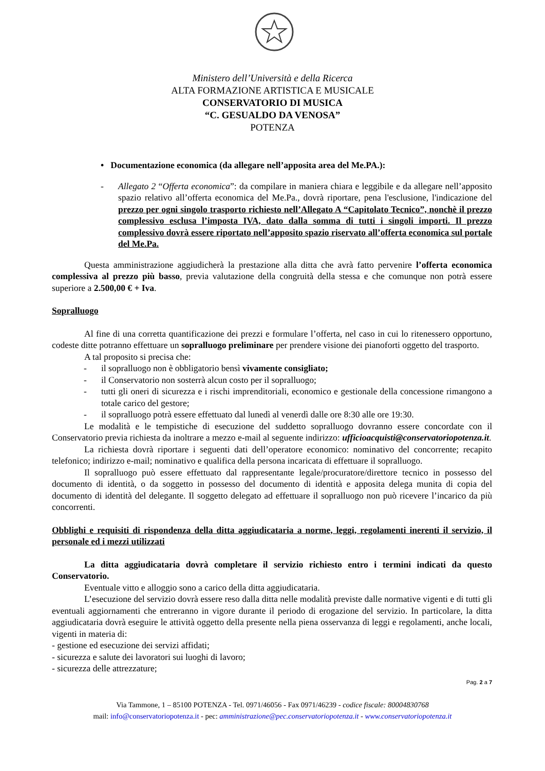Ministero dell’Università e della Ricerca
ALTA FORMAZIONE ARTISTICA E MUSICALE
CONSERVATORIO DI MUSICA
“C. GESUALDO DA VENOSA”
POTENZA
• Documentazione economica (da allegare nell’apposita area del Me.PA.):
- Allegato 2 “Offerta economica”: da compilare in maniera chiara e leggibile e da allegare nell’apposito spazio relativo all’offerta economica del Me.Pa., dovrà riportare, pena l'esclusione, l'indicazione del prezzo per ogni singolo trasporto richiesto nell’Allegato A “Capitolato Tecnico”, nonchè il prezzo complessivo esclusa l’imposta IVA, dato dalla somma di tutti i singoli importi. Il prezzo complessivo dovrà essere riportato nell’apposito spazio riservato all’offerta economica sul portale del Me.Pa.
Questa amministrazione aggiudicherà la prestazione alla ditta che avrà fatto pervenire l’offerta economica complessiva al prezzo più basso, previa valutazione della congruità della stessa e che comunque non potrà essere superiore a 2.500,00 € + Iva.
Sopralluogo
Al fine di una corretta quantificazione dei prezzi e formulare l’offerta, nel caso in cui lo ritenessero opportuno, codeste ditte potranno effettuare un sopralluogo preliminare per prendere visione dei pianoforti oggetto del trasporto.
A tal proposito si precisa che:
- il sopralluogo non è obbligatorio bensì vivamente consigliato;
- il Conservatorio non sosterrà alcun costo per il sopralluogo;
- tutti gli oneri di sicurezza e i rischi imprenditoriali, economico e gestionale della concessione rimangono a totale carico del gestore;
- il sopralluogo potrà essere effettuato dal lunedì al venerdì dalle ore 8:30 alle ore 19:30.
Le modalità e le tempistiche di esecuzione del suddetto sopralluogo dovranno essere concordate con il Conservatorio previa richiesta da inoltrare a mezzo e-mail al seguente indirizzo: ufficioacquisti@conservatoriopotenza.it.
La richiesta dovrà riportare i seguenti dati dell’operatore economico: nominativo del concorrente; recapito telefonico; indirizzo e-mail; nominativo e qualifica della persona incaricata di effettuare il sopralluogo.
Il sopralluogo può essere effettuato dal rappresentante legale/procuratore/direttore tecnico in possesso del documento di identità, o da soggetto in possesso del documento di identità e apposita delega munita di copia del documento di identità del delegante. Il soggetto delegato ad effettuare il sopralluogo non può ricevere l’incarico da più concorrenti.
Obblighi e requisiti di rispondenza della ditta aggiudicataria a norme, leggi, regolamenti inerenti il servizio, il personale ed i mezzi utilizzati
La ditta aggiudicataria dovrà completare il servizio richiesto entro i termini indicati da questo Conservatorio.
Eventuale vitto e alloggio sono a carico della ditta aggiudicataria.
L’esecuzione del servizio dovrà essere reso dalla ditta nelle modalità previste dalle normative vigenti e di tutti gli eventuali aggiornamenti che entreranno in vigore durante il periodo di erogazione del servizio. In particolare, la ditta aggiudicataria dovrà eseguire le attività oggetto della presente nella piena osservanza di leggi e regolamenti, anche locali, vigenti in materia di:
- gestione ed esecuzione dei servizi affidati;
- sicurezza e salute dei lavoratori sui luoghi di lavoro;
- sicurezza delle attrezzature;
Pag. 2 a 7
Via Tammone, 1 – 85100 POTENZA - Tel. 0971/46056 - Fax 0971/46239 - codice fiscale: 80004830768
mail: info@conservatoriopotenza.it - pec: amministrazione@pec.conservatoriopotenza.it - www.conservatoriopotenza.it